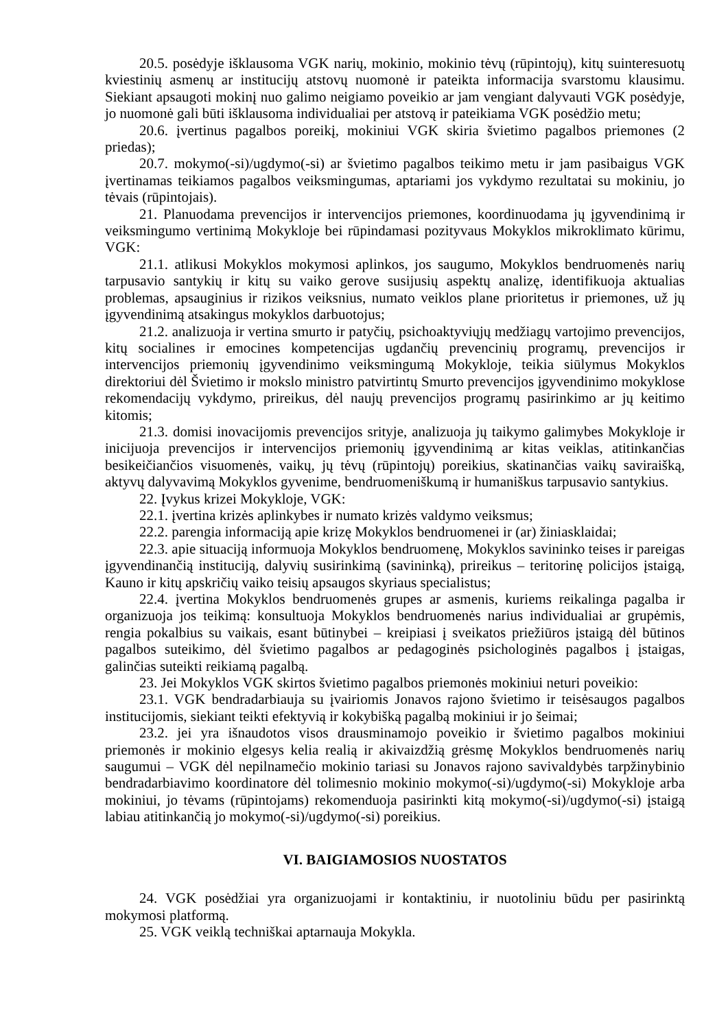20.5. posėdyje išklausoma VGK narių, mokinio, mokinio tėvų (rūpintojų), kitų suinteresuotų kviestinių asmenų ar institucijų atstovų nuomonė ir pateikta informacija svarstomu klausimu. Siekiant apsaugoti mokinį nuo galimo neigiamo poveikio ar jam vengiant dalyvauti VGK posėdyje, jo nuomonė gali būti išklausoma individualiai per atstovą ir pateikiama VGK posėdžio metu;
20.6. įvertinus pagalbos poreikį, mokiniui VGK skiria švietimo pagalbos priemones (2 priedas);
20.7. mokymo(-si)/ugdymo(-si) ar švietimo pagalbos teikimo metu ir jam pasibaigus VGK įvertinamas teikiamos pagalbos veiksmingumas, aptariami jos vykdymo rezultatai su mokiniu, jo tėvais (rūpintojais).
21. Planuodama prevencijos ir intervencijos priemones, koordinuodama jų įgyvendinimą ir veiksmingumo vertinimą Mokykloje bei rūpindamasi pozityvaus Mokyklos mikroklimato kūrimu, VGK:
21.1. atlikusi Mokyklos mokymosi aplinkos, jos saugumo, Mokyklos bendruomenės narių tarpusavio santykių ir kitų su vaiko gerove susijusių aspektų analizę, identifikuoja aktualias problemas, apsauginius ir rizikos veiksnius, numato veiklos plane prioritetus ir priemones, už jų įgyvendinimą atsakingus mokyklos darbuotojus;
21.2. analizuoja ir vertina smurto ir patyčių, psichoaktyviųjų medžiagų vartojimo prevencijos, kitų socialines ir emocines kompetencijas ugdančių prevencinių programų, prevencijos ir intervencijos priemonių įgyvendinimo veiksmingumą Mokykloje, teikia siūlymus Mokyklos direktoriui dėl Švietimo ir mokslo ministro patvirtintų Smurto prevencijos įgyvendinimo mokyklose rekomendacijų vykdymo, prireikus, dėl naujų prevencijos programų pasirinkimo ar jų keitimo kitomis;
21.3. domisi inovacijomis prevencijos srityje, analizuoja jų taikymo galimybes Mokykloje ir inicijuoja prevencijos ir intervencijos priemonių įgyvendinimą ar kitas veiklas, atitinkančias besikeičiančios visuomenės, vaikų, jų tėvų (rūpintojų) poreikius, skatinančias vaikų saviraišką, aktyvų dalyvavimą Mokyklos gyvenime, bendruomeniškumą ir humaniškus tarpusavio santykius.
22. Įvykus krizei Mokykloje, VGK:
22.1. įvertina krizės aplinkybes ir numato krizės valdymo veiksmus;
22.2. parengia informaciją apie krizę Mokyklos bendruomenei ir (ar) žiniasklaidai;
22.3. apie situaciją informuoja Mokyklos bendruomenę, Mokyklos savininko teises ir pareigas įgyvendinančią instituciją, dalyvių susirinkimą (savininką), prireikus – teritorinę policijos įstaigą, Kauno ir kitų apskričių vaiko teisių apsaugos skyriaus specialistus;
22.4. įvertina Mokyklos bendruomenės grupes ar asmenis, kuriems reikalinga pagalba ir organizuoja jos teikimą: konsultuoja Mokyklos bendruomenės narius individualiai ar grupėmis, rengia pokalbius su vaikais, esant būtinybei – kreipiasi į sveikatos priežiūros įstaigą dėl būtinos pagalbos suteikimo, dėl švietimo pagalbos ar pedagoginės psichologinės pagalbos į įstaigas, galinčias suteikti reikiamą pagalbą.
23. Jei Mokyklos VGK skirtos švietimo pagalbos priemonės mokiniui neturi poveikio:
23.1. VGK bendradarbiauja su įvairiomis Jonavos rajono švietimo ir teisėsaugos pagalbos institucijomis, siekiant teikti efektyvią ir kokybišką pagalbą mokiniui ir jo šeimai;
23.2. jei yra išnaudotos visos drausminamojo poveikio ir švietimo pagalbos mokiniui priemonės ir mokinio elgesys kelia realią ir akivaizdžią grėsmę Mokyklos bendruomenės narių saugumui – VGK dėl nepilnamečio mokinio tariasi su Jonavos rajono savivaldybės tarpžinybinio bendradarbiavimo koordinatore dėl tolimesnio mokinio mokymo(-si)/ugdymo(-si) Mokykloje arba mokiniui, jo tėvams (rūpintojams) rekomenduoja pasirinkti kitą mokymo(-si)/ugdymo(-si) įstaigą labiau atitinkančią jo mokymo(-si)/ugdymo(-si) poreikius.
VI. BAIGIAMOSIOS NUOSTATOS
24. VGK posėdžiai yra organizuojami ir kontaktiniu, ir nuotoliniu būdu per pasirinktą mokymosi platformą.
25. VGK veiklą techniškai aptarnauja Mokykla.